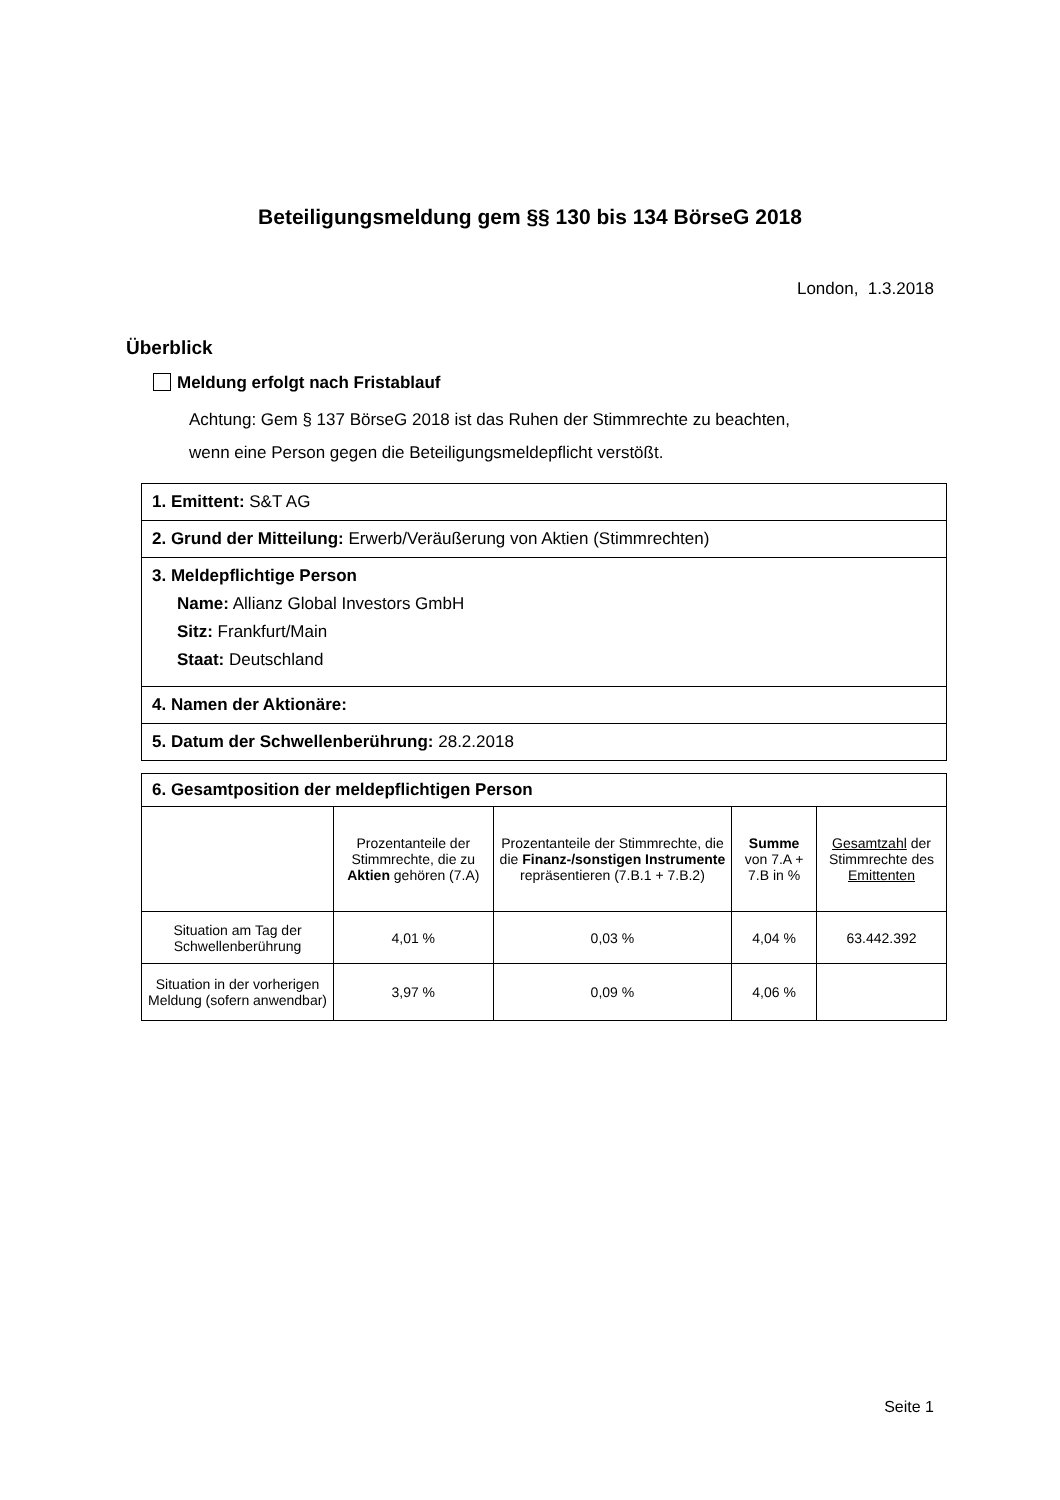Beteiligungsmeldung gem §§ 130 bis 134 BörseG 2018
London, 1.3.2018
Überblick
Meldung erfolgt nach Fristablauf
Achtung: Gem § 137 BörseG 2018 ist das Ruhen der Stimmrechte zu beachten,
wenn eine Person gegen die Beteiligungsmeldepflicht verstößt.
1. Emittent: S&T AG
2. Grund der Mitteilung: Erwerb/Veräußerung von Aktien (Stimmrechten)
3. Meldepflichtige Person
Name: Allianz Global Investors GmbH
Sitz: Frankfurt/Main
Staat: Deutschland
4. Namen der Aktionäre:
5. Datum der Schwellenberührung: 28.2.2018
6. Gesamtposition der meldepflichtigen Person
| | Prozentanteile der Stimmrechte, die zu Aktien gehören (7.A) | Prozentanteile der Stimmrechte, die die Finanz-/sonstigen Instrumente repräsentieren (7.B.1 + 7.B.2) | Summe von 7.A + 7.B in % | Gesamtzahl der Stimmrechte des Emittenten |
| --- | --- | --- | --- | --- |
| Situation am Tag der Schwellenberührung | 4,01 % | 0,03 % | 4,04 % | 63.442.392 |
| Situation in der vorherigen Meldung (sofern anwendbar) | 3,97 % | 0,09 % | 4,06 % | |
Seite 1